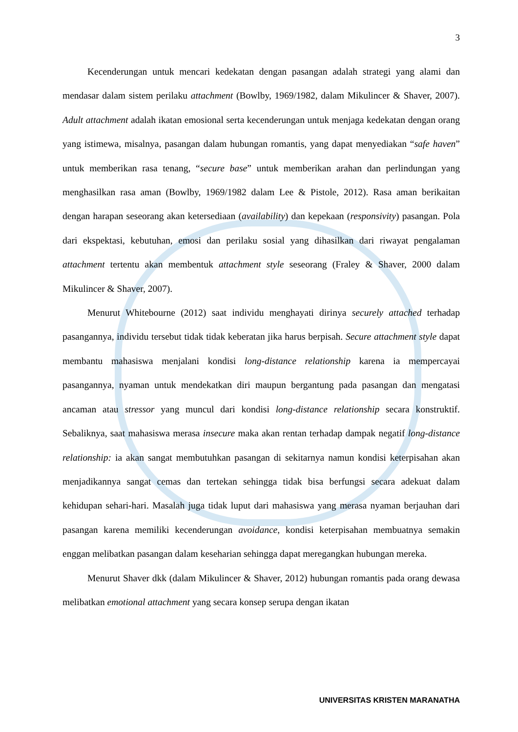3
Kecenderungan untuk mencari kedekatan dengan pasangan adalah strategi yang alami dan mendasar dalam sistem perilaku attachment (Bowlby, 1969/1982, dalam Mikulincer & Shaver, 2007). Adult attachment adalah ikatan emosional serta kecenderungan untuk menjaga kedekatan dengan orang yang istimewa, misalnya, pasangan dalam hubungan romantis, yang dapat menyediakan “safe haven” untuk memberikan rasa tenang, “secure base” untuk memberikan arahan dan perlindungan yang menghasilkan rasa aman (Bowlby, 1969/1982 dalam Lee & Pistole, 2012). Rasa aman berikaitan dengan harapan seseorang akan ketersediaan (availability) dan kepekaan (responsivity) pasangan. Pola dari ekspektasi, kebutuhan, emosi dan perilaku sosial yang dihasilkan dari riwayat pengalaman attachment tertentu akan membentuk attachment style seseorang (Fraley & Shaver, 2000 dalam Mikulincer & Shaver, 2007).
Menurut Whitebourne (2012) saat individu menghayati dirinya securely attached terhadap pasangannya, individu tersebut tidak tidak keberatan jika harus berpisah. Secure attachment style dapat membantu mahasiswa menjalani kondisi long-distance relationship karena ia mempercayai pasangannya, nyaman untuk mendekatkan diri maupun bergantung pada pasangan dan mengatasi ancaman atau stressor yang muncul dari kondisi long-distance relationship secara konstruktif. Sebaliknya, saat mahasiswa merasa insecure maka akan rentan terhadap dampak negatif long-distance relationship: ia akan sangat membutuhkan pasangan di sekitarnya namun kondisi keterpisahan akan menjadikannya sangat cemas dan tertekan sehingga tidak bisa berfungsi secara adekuat dalam kehidupan sehari-hari. Masalah juga tidak luput dari mahasiswa yang merasa nyaman berjauhan dari pasangan karena memiliki kecenderungan avoidance, kondisi keterpisahan membuatnya semakin enggan melibatkan pasangan dalam keseharian sehingga dapat meregangkan hubungan mereka.
Menurut Shaver dkk (dalam Mikulincer & Shaver, 2012) hubungan romantis pada orang dewasa melibatkan emotional attachment yang secara konsep serupa dengan ikatan
UNIVERSITAS KRISTEN MARANATHA